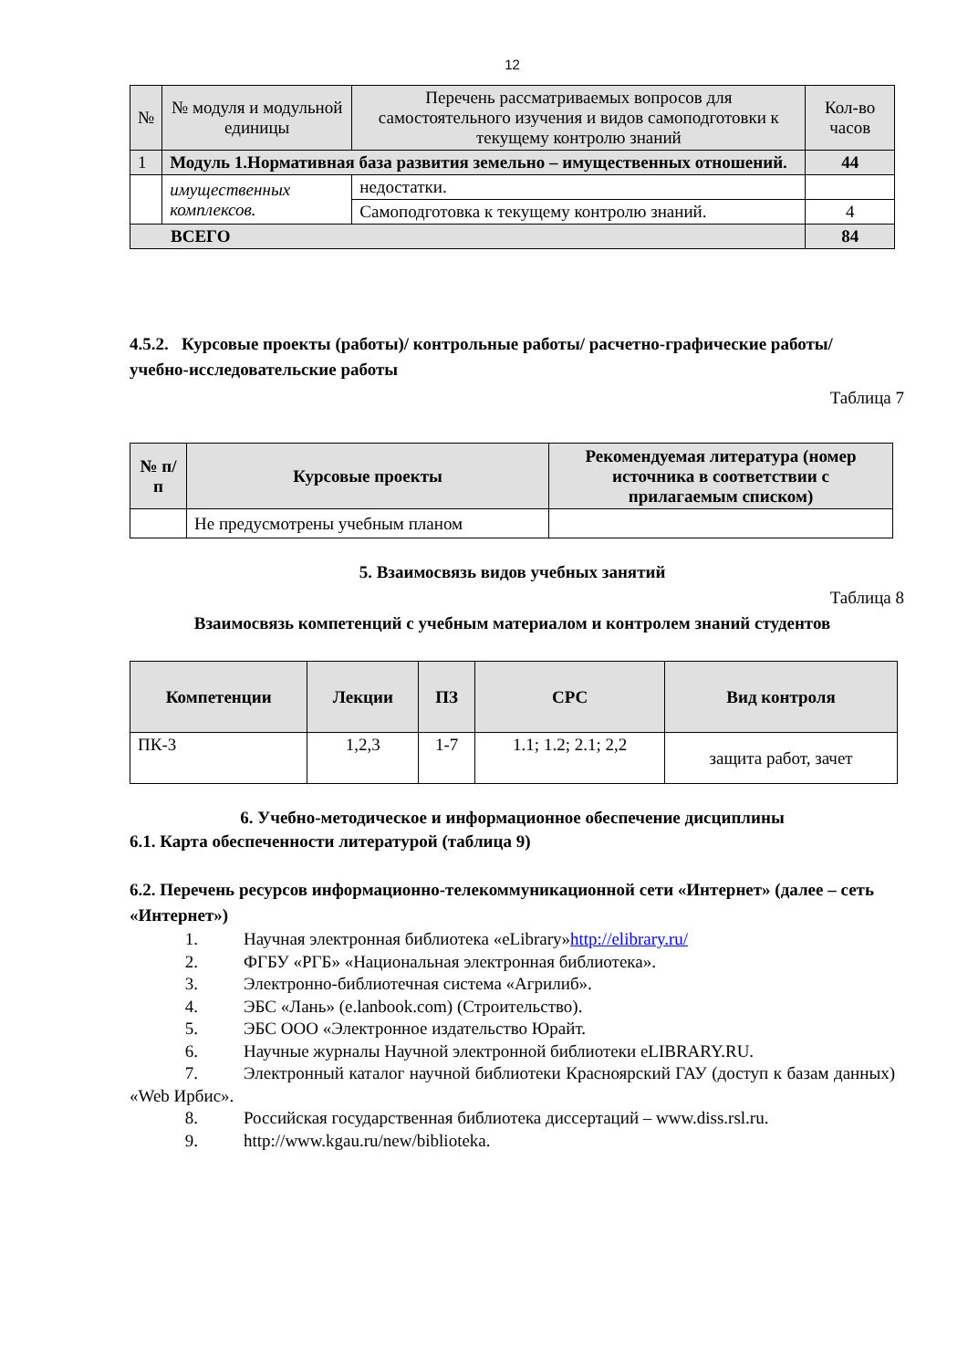12
| № | № модуля и модульной единицы | | Перечень рассматриваемых вопросов для самостоятельного изучения и видов самоподготовки к текущему контролю знаний | Кол-во часов |
| 1 | Модуль 1.Нормативная база развития земельно – имущественных отношений. | | | 44 |
| | имущественных комплексов. | недостатки. | | |
| | | Самоподготовка к текущему контролю знаний. | | 4 |
| ВСЕГО | | | | 84 |
4.5.2. Курсовые проекты (работы)/ контрольные работы/ расчетно-графические работы/ учебно-исследовательские работы
Таблица 7
| № п/п | Курсовые проекты | Рекомендуемая литература (номер источника в соответствии с прилагаемым списком) |
| --- | --- | --- |
| | Не предусмотрены учебным планом | |
5. Взаимосвязь видов учебных занятий
Таблица 8
Взаимосвязь компетенций с учебным материалом и контролем знаний студентов
| Компетенции | Лекции | ПЗ | СРС | Вид контроля |
| --- | --- | --- | --- | --- |
| ПК-3 | 1,2,3 | 1-7 | 1.1; 1.2; 2.1; 2,2 | защита работ, зачет |
6. Учебно-методическое и информационное обеспечение дисциплины
6.1. Карта обеспеченности литературой (таблица 9)
6.2. Перечень ресурсов информационно-телекоммуникационной сети «Интернет» (далее – сеть «Интернет»)
1. Научная электронная библиотека «eLibrary» http://elibrary.ru/
2. ФГБУ «РГБ» «Национальная электронная библиотека».
3. Электронно-библиотечная система «Агрилиб».
4. ЭБС «Лань» (e.lanbook.com) (Строительство).
5. ЭБС ООО «Электронное издательство Юрайт.
6. Научные журналы Научной электронной библиотеки eLIBRARY.RU.
7. Электронный каталог научной библиотеки Красноярский ГАУ (доступ к базам данных) «Web Ирбис».
8. Российская государственная библиотека диссертаций – www.diss.rsl.ru.
9. http://www.kgau.ru/new/biblioteka.